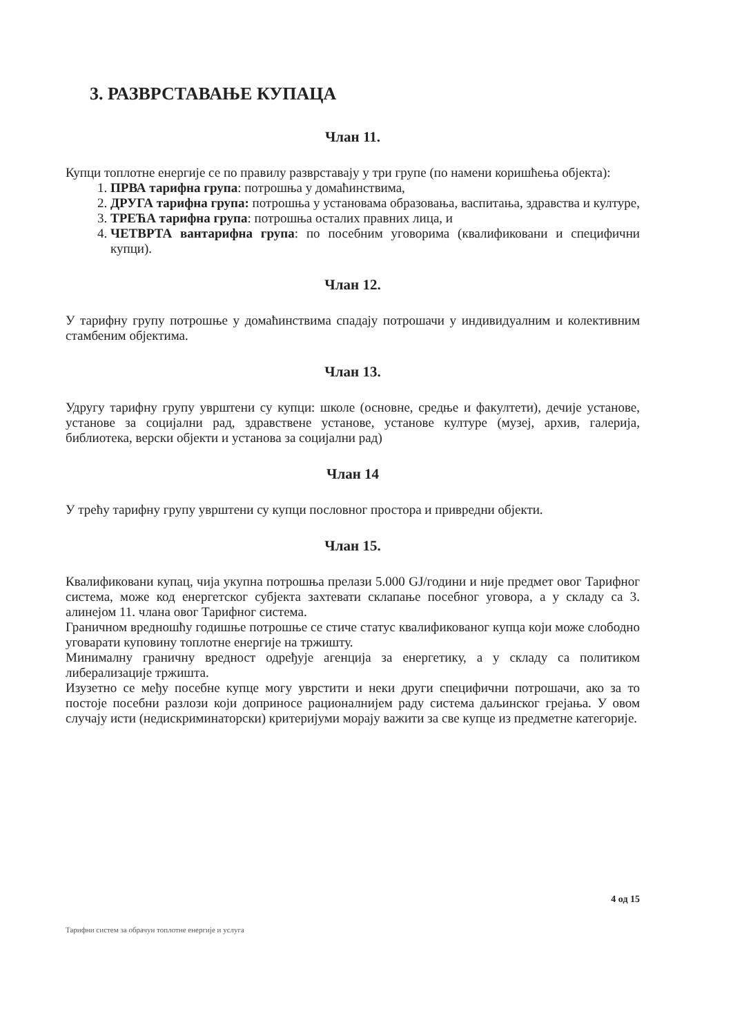3. РАЗВРСТАВАЊЕ КУПАЦА
Члан 11.
Купци топлотне енергије се по правилу разврставају у три групе (по намени коришћења објекта):
1. ПРВА тарифна група: потрошња у домаћинствима,
2. ДРУГА тарифна група: потрошња у установама образовања, васпитања, здравства и културе,
3. ТРЕЋА тарифна група: потрошња осталих правних лица, и
4. ЧЕТВРТА вантарифна група: по посебним уговорима (квалификовани и специфични купци).
Члан 12.
У тарифну групу потрошње у домаћинствима спадају потрошачи у индивидуалним и колективним стамбеним објектима.
Члан 13.
Удругу тарифну групу уврштени су купци: школе (основне, средње и факултети), дечије установе, установе за социјални рад, здравствене установе, установе културе (музеј, архив, галерија, библиотека, верски објекти и установа за социјални рад)
Члан 14
У трећу тарифну групу уврштени су купци пословног простора и привредни објекти.
Члан 15.
Квалификовани купац, чија укупна потрошња прелази 5.000 GJ/години и није предмет овог Тарифног система, може код енергетског субјекта захтевати склапање посебног уговора, а у складу са 3. алинејом 11. члана овог Тарифног система.
Граничном вредношћу годишње потрошње се стиче статус квалификованог купца који може слободно уговарати куповину топлотне енергије на тржишту.
Минималну граничну вредност одређује агенција за енергетику, а у складу са политиком либерализације тржишта.
Изузетно се међу посебне купце могу уврстити и неки други специфични потрошачи, ако за то постоје посебни разлози који доприносе рационалнијем раду система даљинског грејања. У овом случају исти (недискриминаторски) критеријуми морају важити за све купце из предметне категорије.
4 од 15
Тарифни систем за обрачун топлотне енергије и услуга